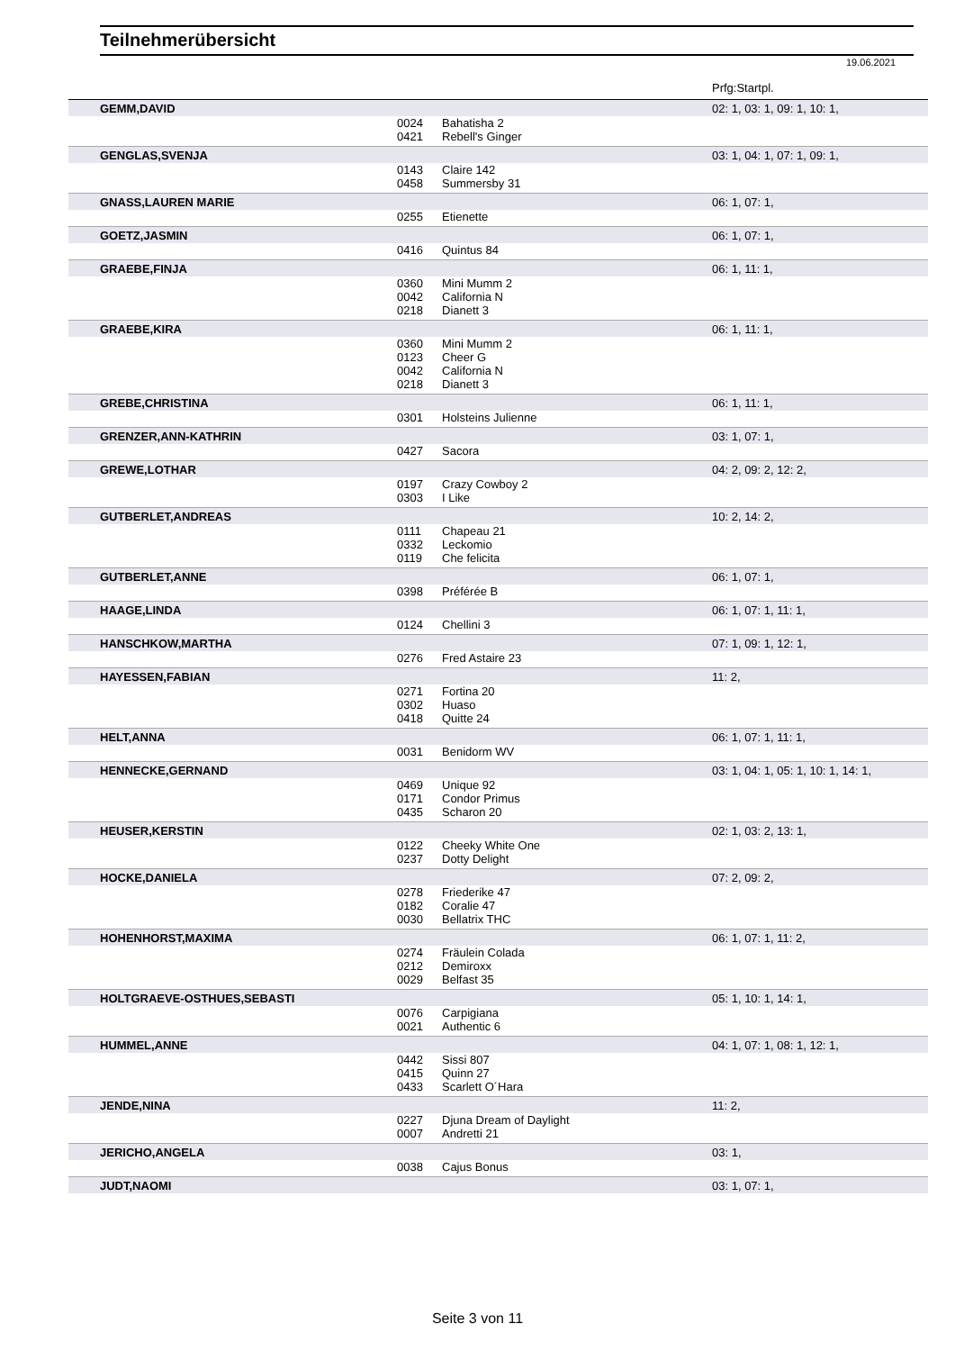Teilnehmerübersicht
19.06.2021
| | | | Prfg:Startpl. |
| --- | --- | --- | --- |
| GEMM,DAVID | | | 02: 1, 03: 1, 09: 1, 10: 1, |
| | 0024 | Bahatisha 2 | |
| | 0421 | Rebell's Ginger | |
| GENGLAS,SVENJA | | | 03: 1, 04: 1, 07: 1, 09: 1, |
| | 0143 | Claire 142 | |
| | 0458 | Summersby 31 | |
| GNASS,LAUREN MARIE | | | 06: 1, 07: 1, |
| | 0255 | Etienette | |
| GOETZ,JASMIN | | | 06: 1, 07: 1, |
| | 0416 | Quintus 84 | |
| GRAEBE,FINJA | | | 06: 1, 11: 1, |
| | 0360 | Mini Mumm 2 | |
| | 0042 | California N | |
| | 0218 | Dianett 3 | |
| GRAEBE,KIRA | | | 06: 1, 11: 1, |
| | 0360 | Mini Mumm 2 | |
| | 0123 | Cheer G | |
| | 0042 | California N | |
| | 0218 | Dianett 3 | |
| GREBE,CHRISTINA | | | 06: 1, 11: 1, |
| | 0301 | Holsteins Julienne | |
| GRENZER,ANN-KATHRIN | | | 03: 1, 07: 1, |
| | 0427 | Sacora | |
| GREWE,LOTHAR | | | 04: 2, 09: 2, 12: 2, |
| | 0197 | Crazy Cowboy 2 | |
| | 0303 | I Like | |
| GUTBERLET,ANDREAS | | | 10: 2, 14: 2, |
| | 0111 | Chapeau 21 | |
| | 0332 | Leckomio | |
| | 0119 | Che felicita | |
| GUTBERLET,ANNE | | | 06: 1, 07: 1, |
| | 0398 | Préférée B | |
| HAAGE,LINDA | | | 06: 1, 07: 1, 11: 1, |
| | 0124 | Chellini 3 | |
| HANSCHKOW,MARTHA | | | 07: 1, 09: 1, 12: 1, |
| | 0276 | Fred Astaire 23 | |
| HAYESSEN,FABIAN | | | 11: 2, |
| | 0271 | Fortina 20 | |
| | 0302 | Huaso | |
| | 0418 | Quitte 24 | |
| HELT,ANNA | | | 06: 1, 07: 1, 11: 1, |
| | 0031 | Benidorm WV | |
| HENNECKE,GERNAND | | | 03: 1, 04: 1, 05: 1, 10: 1, 14: 1, |
| | 0469 | Unique 92 | |
| | 0171 | Condor Primus | |
| | 0435 | Scharon 20 | |
| HEUSER,KERSTIN | | | 02: 1, 03: 2, 13: 1, |
| | 0122 | Cheeky White One | |
| | 0237 | Dotty Delight | |
| HOCKE,DANIELA | | | 07: 2, 09: 2, |
| | 0278 | Friederike 47 | |
| | 0182 | Coralie 47 | |
| | 0030 | Bellatrix THC | |
| HOHENHORST,MAXIMA | | | 06: 1, 07: 1, 11: 2, |
| | 0274 | Fräulein Colada | |
| | 0212 | Demiroxx | |
| | 0029 | Belfast 35 | |
| HOLTGRAEVE-OSTHUES,SEBASTI | | | 05: 1, 10: 1, 14: 1, |
| | 0076 | Carpigiana | |
| | 0021 | Authentic 6 | |
| HUMMEL,ANNE | | | 04: 1, 07: 1, 08: 1, 12: 1, |
| | 0442 | Sissi 807 | |
| | 0415 | Quinn 27 | |
| | 0433 | Scarlett O´Hara | |
| JENDE,NINA | | | 11: 2, |
| | 0227 | Djuna Dream of Daylight | |
| | 0007 | Andretti 21 | |
| JERICHO,ANGELA | | | 03: 1, |
| | 0038 | Cajus Bonus | |
| JUDT,NAOMI | | | 03: 1, 07: 1, |
Seite 3 von 11